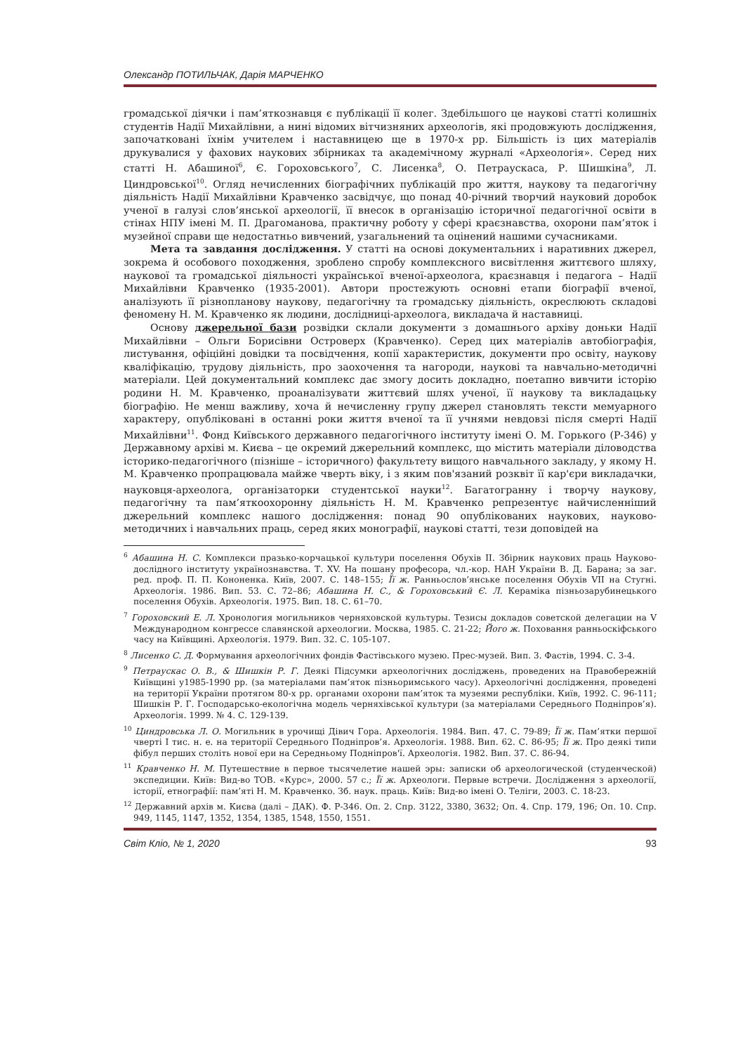Олександр ПОТИЛЬЧАК, Дарія МАРЧЕНКО
громадської діячки і пам’яткознавця є публікації її колег. Здебільшого це наукові статті колишніх студентів Надії Михайлівни, а нині відомих вітчизняних археологів, які продовжують дослідження, започатковані їхнім учителем і наставницею ще в 1970-х рр. Більшість із цих матеріалів друкувалися у фахових наукових збірниках та академічному журналі «Археологія». Серед них статті Н. Абашиної<sup>6</sup>, Є. Гороховського<sup>7</sup>, С. Лисенка<sup>8</sup>, О. Петраускаса, Р. Шишкіна<sup>9</sup>, Л. Циндровської<sup>10</sup>. Огляд нечисленних біографічних публікацій про життя, наукову та педагогічну діяльність Надії Михайлівни Кравченко засвідчує, що понад 40-річний творчий науковий доробок ученої в галузі слов’янської археології, її внесок в організацію історичної педагогічної освіти в стінах НПУ імені М. П. Драгоманова, практичну роботу у сфері краєзнавства, охорони пам’яток і музейної справи ще недостатньо вивчений, узагальнений та оцінений нашими сучасниками.
Мета та завдання дослідження. У статті на основі документальних і наративних джерел, зокрема й особового походження, зроблено спробу комплексного висвітлення життєвого шляху, наукової та громадської діяльності української вченої-археолога, краєзнавця і педагога – Надії Михайлівни Кравченко (1935-2001). Автори простежують основні етапи біографії вченої, аналізують її різнопланову наукову, педагогічну та громадську діяльність, окреслюють складові феномену Н. М. Кравченко як людини, дослідниці-археолога, викладача й наставниці.
Основу джерельної бази розвідки склали документи з домашнього архіву доньки Надії Михайлівни – Ольги Борисівни Островерх (Кравченко). Серед цих матеріалів автобіографія, листування, офіційні довідки та посвідчення, копії характеристик, документи про освіту, наукову кваліфікацію, трудову діяльність, про заохочення та нагороди, наукові та навчально-методичні матеріали. Цей документальний комплекс дає змогу досить докладно, поетапно вивчити історію родини Н. М. Кравченко, проаналізувати життєвий шлях ученої, її наукову та викладацьку біографію. Не менш важливу, хоча й нечисленну групу джерел становлять тексти мемуарного характеру, опубліковані в останні роки життя вченої та її учнями невдовзі після смерті Надії Михайлівни<sup>11</sup>. Фонд Київського державного педагогічного інституту імені О. М. Горького (Р-346) у Державному архіві м. Києва – це окремий джерельний комплекс, що містить матеріали діловодства історико-педагогічного (пізніше – історичного) факультету вищого навчального закладу, у якому Н. М. Кравченко пропрацювала майже чверть віку, і з яким пов'язаний розквіт її кар'єри викладачки, науковця-археолога, організаторки студентської науки<sup>12</sup>. Багатогранну і творчу наукову, педагогічну та пам’яткоохоронну діяльність Н. М. Кравченко репрезентує найчисленніший джерельний комплекс нашого дослідження: понад 90 опублікованих наукових, науково-методичних і навчальних праць, серед яких монографії, наукові статті, тези доповідей на
<sup>6</sup> Абашина Н. С. Комплекси празько-корчацької культури поселення Обухів ІІ. Збірник наукових праць Науково-дослідного інституту українознавства. Т. XV. На пошану професора, чл.-кор. НАН України В. Д. Барана; за заг. ред. проф. П. П. Кононенка. Київ, 2007. С. 148–155; Її ж. Ранньослов’янське поселення Обухів VII на Стугні. Археологія. 1986. Вип. 53. С. 72–86; Абашина Н. С., & Гороховський Є. Л. Кераміка пізньозарубинецького поселення Обухів. Археологія. 1975. Вип. 18. С. 61–70.
<sup>7</sup> Гороховский Е. Л. Хронология могильников черняховской культуры. Тезисы докладов советской делегации на V Международном конгрессе славянской археологии. Москва, 1985. С. 21-22; Його ж. Поховання ранньоскіфського часу на Київщині. Археологія. 1979. Вип. 32. С. 105-107.
<sup>8</sup> Лисенко С. Д. Формування археологічних фондів Фастівського музею. Прес-музей. Вип. 3. Фастів, 1994. С. 3-4.
<sup>9</sup> Петраускас О. В., & Шишкін Р. Г. Деякі Підсумки археологічних досліджень, проведених на Правобережній Київщині у1985-1990 рр. (за матеріалами пам’яток пізньоримського часу). Археологічні дослідження, проведені на території України протягом 80-х рр. органами охорони пам’яток та музеями республіки. Київ, 1992. С. 96-111; Шишкін Р. Г. Господарсько-екологічна модель черняхівської культури (за матеріалами Середнього Подніпров’я). Археологія. 1999. № 4. С. 129-139.
<sup>10</sup> Циндровська Л. О. Могильник в урочищі Дівич Гора. Археологія. 1984. Вип. 47. С. 79-89; Її ж. Пам’ятки першої чверті I тис. н. е. на території Середнього Подніпров’я. Археологія. 1988. Вип. 62. С. 86-95; Її ж. Про деякі типи фібул перших століть нової ери на Середньому Подніпров'ї. Археологія. 1982. Вип. 37. С. 86-94.
<sup>11</sup> Кравченко Н. М. Путешествие в первое тысячелетие нашей эры: записки об археологической (студенческой) экспедиции. Київ: Вид-во ТОВ. «Курс», 2000. 57 с.; Її ж. Археологи. Первые встречи. Дослідження з археології, історії, етнографії: пам’яті Н. М. Кравченко. Зб. наук. праць. Київ: Вид-во імені О. Теліги, 2003. С. 18-23.
<sup>12</sup> Державний архів м. Києва (далі – ДАК). Ф. Р-346. Оп. 2. Спр. 3122, 3380, 3632; Оп. 4. Спр. 179, 196; Оп. 10. Спр. 949, 1145, 1147, 1352, 1354, 1385, 1548, 1550, 1551.
Світ Кліо, № 1, 2020 93